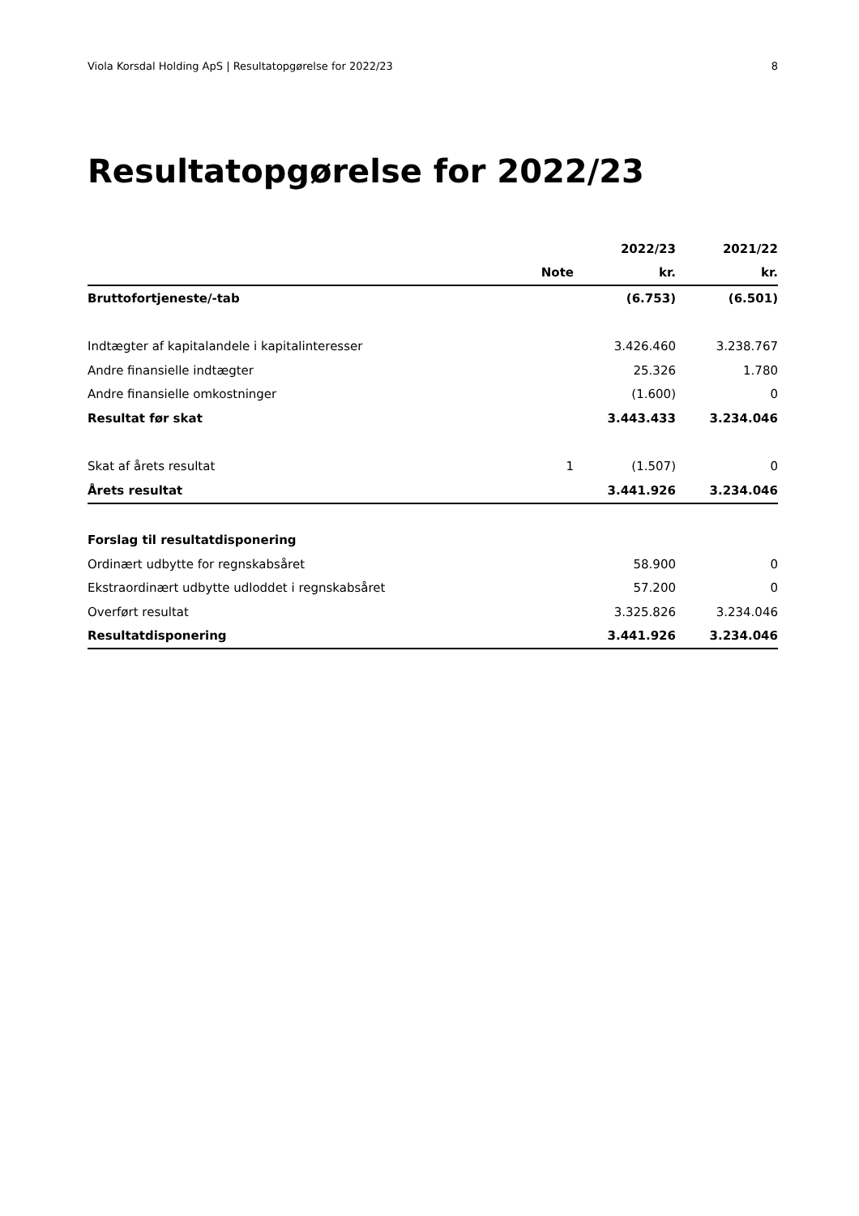Viola Korsdal Holding ApS | Resultatopgørelse for 2022/23 8
Resultatopgørelse for 2022/23
| | | 2022/23 | 2021/22 |
| --- | --- | --- | --- |
| | Note | kr. | kr. |
| Bruttofortjeneste/-tab | | (6.753) | (6.501) |
| Indtægter af kapitalandele i kapitalinteresser | | 3.426.460 | 3.238.767 |
| Andre finansielle indtægter | | 25.326 | 1.780 |
| Andre finansielle omkostninger | | (1.600) | 0 |
| Resultat før skat | | 3.443.433 | 3.234.046 |
| Skat af årets resultat | 1 | (1.507) | 0 |
| Årets resultat | | 3.441.926 | 3.234.046 |
| Forslag til resultatdisponering | | | |
| Ordinært udbytte for regnskabsåret | | 58.900 | 0 |
| Ekstraordinært udbytte udloddet i regnskabsåret | | 57.200 | 0 |
| Overført resultat | | 3.325.826 | 3.234.046 |
| Resultatdisponering | | 3.441.926 | 3.234.046 |